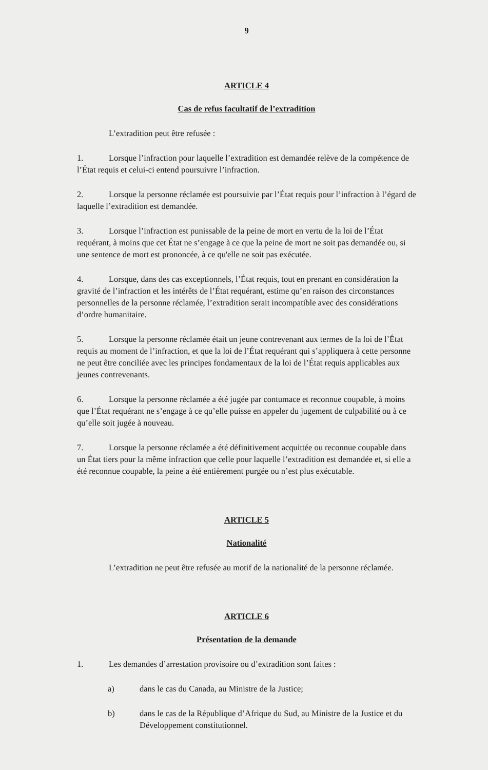9
ARTICLE 4
Cas de refus facultatif de l’extradition
L’extradition peut être refusée :
1. Lorsque l’infraction pour laquelle l’extradition est demandée relève de la compétence de l’État requis et celui-ci entend poursuivre l’infraction.
2. Lorsque la personne réclamée est poursuivie par l’État requis pour l’infraction à l’égard de laquelle l’extradition est demandée.
3. Lorsque l’infraction est punissable de la peine de mort en vertu de la loi de l’État requérant, à moins que cet État ne s’engage à ce que la peine de mort ne soit pas demandée ou, si une sentence de mort est prononcée, à ce qu'elle ne soit pas exécutée.
4. Lorsque, dans des cas exceptionnels, l’État requis, tout en prenant en considération la gravité de l’infraction et les intérêts de l’État requérant, estime qu’en raison des circonstances personnelles de la personne réclamée, l’extradition serait incompatible avec des considérations d’ordre humanitaire.
5. Lorsque la personne réclamée était un jeune contrevenant aux termes de la loi de l’État requis au moment de l’infraction, et que la loi de l’État requérant qui s’appliquera à cette personne ne peut être conciliée avec les principes fondamentaux de la loi de l’État requis applicables aux jeunes contrevenants.
6. Lorsque la personne réclamée a été jugée par contumace et reconnue coupable, à moins que l’État requérant ne s’engage à ce qu’elle puisse en appeler du jugement de culpabilité ou à ce qu’elle soit jugée à nouveau.
7. Lorsque la personne réclamée a été définitivement acquittée ou reconnue coupable dans un État tiers pour la même infraction que celle pour laquelle l’extradition est demandée et, si elle a été reconnue coupable, la peine a été entièrement purgée ou n’est plus exécutable.
ARTICLE 5
Nationalité
L’extradition ne peut être refusée au motif de la nationalité de la personne réclamée.
ARTICLE 6
Présentation de la demande
1. Les demandes d’arrestation provisoire ou d’extradition sont faites :
a) dans le cas du Canada, au Ministre de la Justice;
b) dans le cas de la République d’Afrique du Sud, au Ministre de la Justice et du Développement constitutionnel.